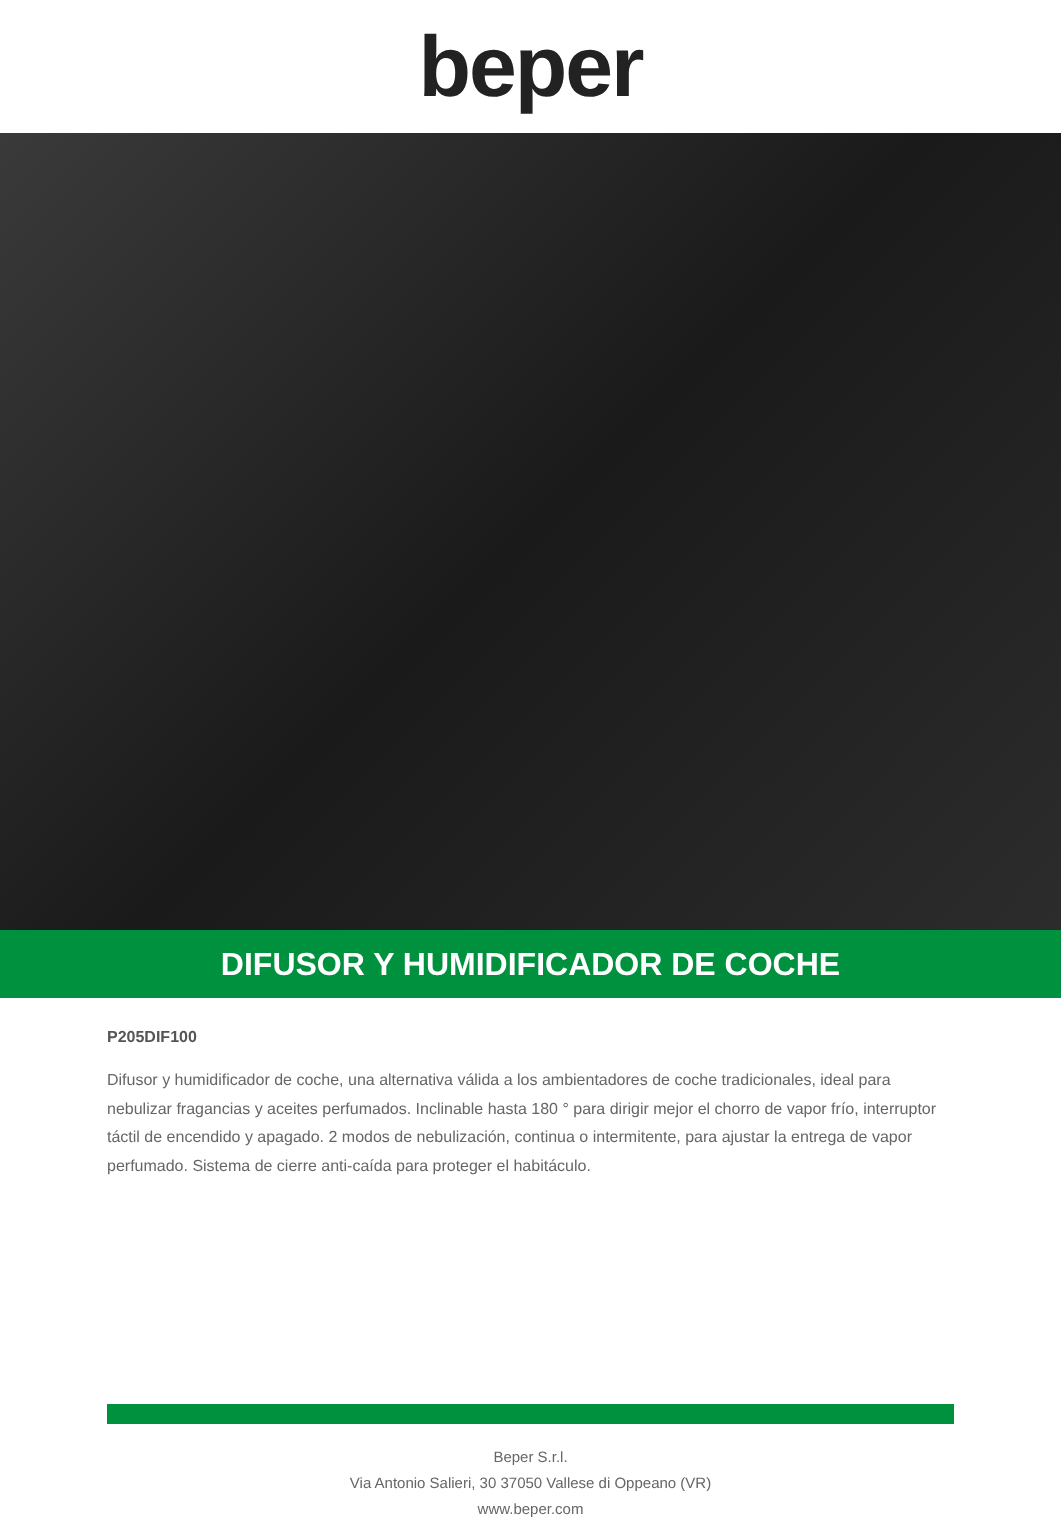beper
DIFUSOR Y HUMIDIFICADOR DE COCHE
P205DIF100
Difusor y humidificador de coche, una alternativa válida a los ambientadores de coche tradicionales, ideal para nebulizar fragancias y aceites perfumados. Inclinable hasta 180 ° para dirigir mejor el chorro de vapor frío, interruptor táctil de encendido y apagado. 2 modos de nebulización, continua o intermitente, para ajustar la entrega de vapor perfumado. Sistema de cierre anti-caída para proteger el habitáculo.
Beper S.r.l.
Via Antonio Salieri, 30 37050 Vallese di Oppeano (VR)
www.beper.com